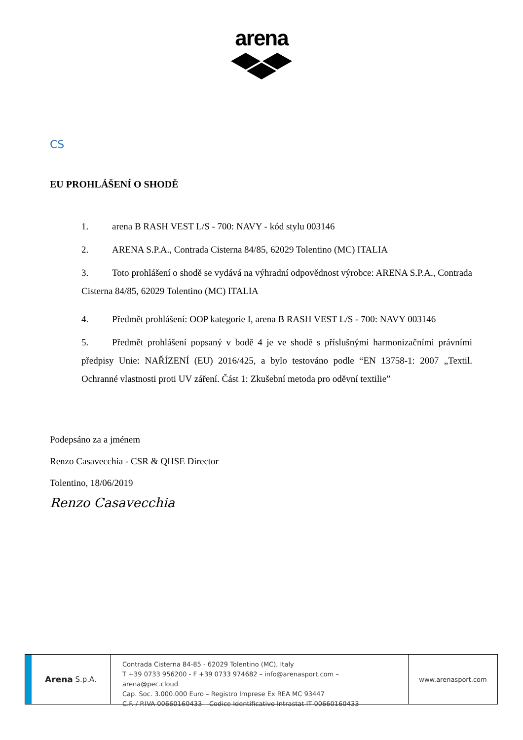arena
CS
EU PROHLÁŠENÍ O SHODĚ
1. arena B RASH VEST L/S - 700: NAVY - kód stylu 003146
2. ARENA S.P.A., Contrada Cisterna 84/85, 62029 Tolentino (MC) ITALIA
3. Toto prohlášení o shodě se vydává na výhradní odpovědnost výrobce: ARENA S.P.A., Contrada Cisterna 84/85, 62029 Tolentino (MC) ITALIA
4. Předmět prohlášení: OOP kategorie I, arena B RASH VEST L/S - 700: NAVY 003146
5. Předmět prohlášení popsaný v bodě 4 je ve shodě s příslušnými harmonizačními právními předpisy Unie: NAŘÍZENÍ (EU) 2016/425, a bylo testováno podle “EN 13758-1: 2007 „Textil. Ochranné vlastnosti proti UV záření. Část 1: Zkušební metoda pro oděvní textilie”
Podepsáno za a jménem
Renzo Casavecchia - CSR & QHSE Director
Tolentino, 18/06/2019
Renzo Casavecchia
Arena S.p.A.
Contrada Cisterna 84-85 - 62029 Tolentino (MC), Italy
T +39 0733 956200 - F +39 0733 974682 – info@arenasport.com – arena@pec.cloud
Cap. Soc. 3.000.000 Euro – Registro Imprese Ex REA MC 93447
C.F. / P.IVA 00660160433 – Codice Identificativo Intrastat IT 00660160433
www.arenasport.com